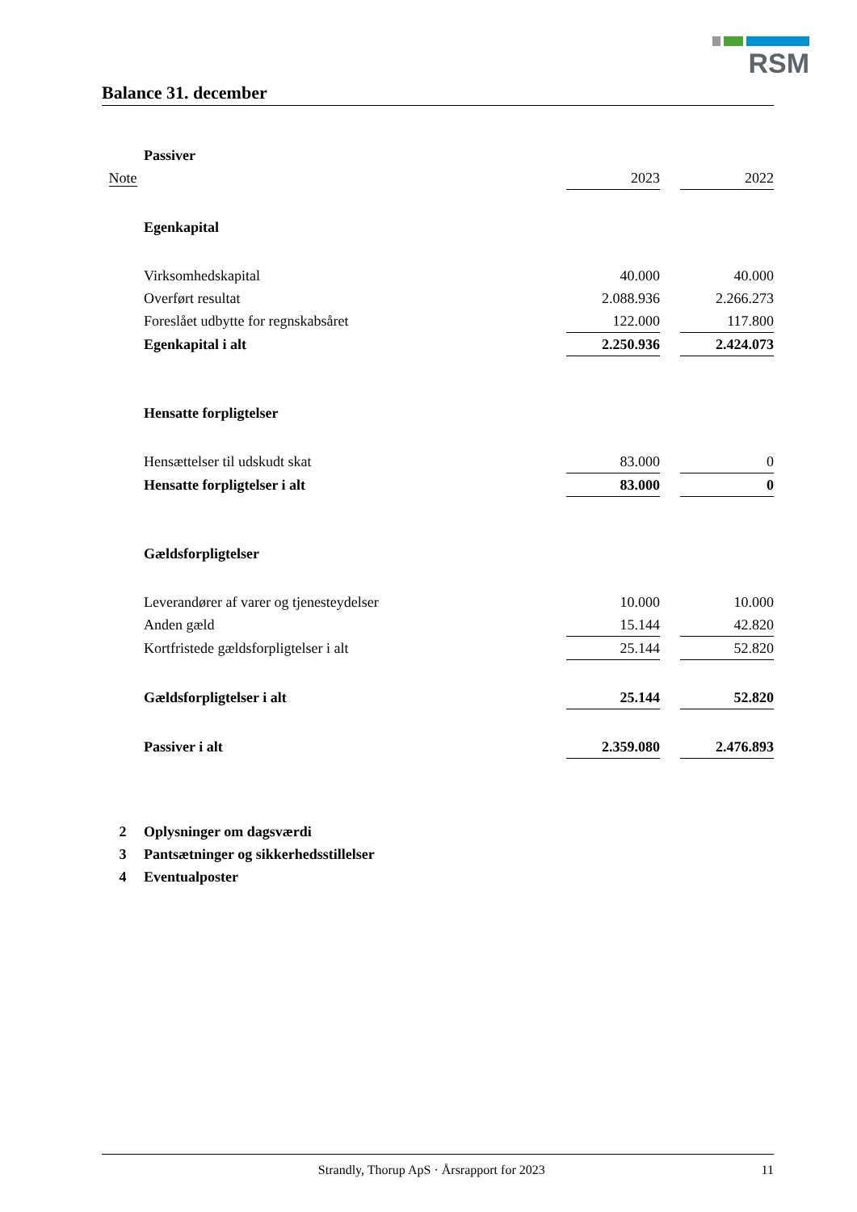RSM
Balance 31. december
| | Passiver | | | |
| Note | | 2023 | | 2022 |
| | Egenkapital | | | |
| | Virksomhedskapital | 40.000 | | 40.000 |
| | Overført resultat | 2.088.936 | | 2.266.273 |
| | Foreslået udbytte for regnskabsåret | 122.000 | | 117.800 |
| | Egenkapital i alt | 2.250.936 | | 2.424.073 |
| | Hensatte forpligtelser | | | |
| | Hensættelser til udskudt skat | 83.000 | | 0 |
| | Hensatte forpligtelser i alt | 83.000 | | 0 |
| | Gældsforpligtelser | | | |
| | Leverandører af varer og tjenesteydelser | 10.000 | | 10.000 |
| | Anden gæld | 15.144 | | 42.820 |
| | Kortfristede gældsforpligtelser i alt | 25.144 | | 52.820 |
| | Gældsforpligtelser i alt | 25.144 | | 52.820 |
| | Passiver i alt | 2.359.080 | | 2.476.893 |
| 2 | Oplysninger om dagsværdi | | | |
| 3 | Pantsætninger og sikkerhedsstillelser | | | |
| 4 | Eventualposter | | | |
Strandly, Thorup ApS · Årsrapport for 2023 11